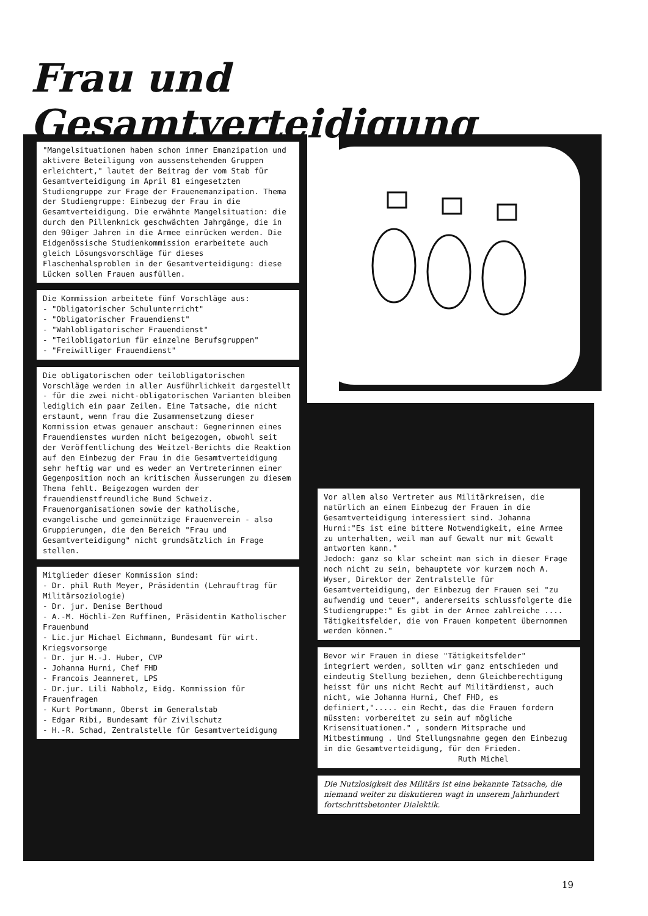Frau und Gesamtverteidigung
"Mangelsituationen haben schon immer Emanzipation und aktivere Beteiligung von aussenstehenden Gruppen erleichtert," lautet der Beitrag der vom Stab für Gesamtverteidigung im April 81 eingesetzten Studiengruppe zur Frage der Frauenemanzipation. Thema der Studiengruppe: Einbezug der Frau in die Gesamtverteidigung. Die erwähnte Mangelsituation: die durch den Pillenknick geschwächten Jahrgänge, die in den 90iger Jahren in die Armee einrücken werden. Die Eidgenössische Studienkommission erarbeitete auch gleich Lösungsvorschläge für dieses Flaschenhalsproblem in der Gesamtverteidigung: diese Lücken sollen Frauen ausfüllen.
Die Kommission arbeitete fünf Vorschläge aus:
- "Obligatorischer Schulunterricht"
- "Obligatorischer Frauendienst"
- "Wahlobligatorischer Frauendienst"
- "Teilobligatorium für einzelne Berufsgruppen"
- "Freiwilliger Frauendienst"
Die obligatorischen oder teilobligatorischen Vorschläge werden in aller Ausführlichkeit dargestellt - für die zwei nicht-obligatorischen Varianten bleiben lediglich ein paar Zeilen. Eine Tatsache, die nicht erstaunt, wenn frau die Zusammensetzung dieser Kommission etwas genauer anschaut: Gegnerinnen eines Frauendienstes wurden nicht beigezogen, obwohl seit der Veröffentlichung des Weitzel-Berichts die Reaktion auf den Einbezug der Frau in die Gesamtverteidigung sehr heftig war und es weder an Vertreterinnen einer Gegenposition noch an kritischen Äusserungen zu diesem Thema fehlt. Beigezogen wurden der frauendienstfreundliche Bund Schweiz. Frauenorganisationen sowie der katholische, evangelische und gemeinnützige Frauenverein - also Gruppierungen, die den Bereich "Frau und Gesamtverteidigung" nicht grundsätzlich in Frage stellen.
Mitglieder dieser Kommission sind:
- Dr. phil Ruth Meyer, Präsidentin (Lehrauftrag für Militärsoziologie)
- Dr. jur. Denise Berthoud
- A.-M. Höchli-Zen Ruffinen, Präsidentin Katholischer Frauenbund
- Lic.jur Michael Eichmann, Bundesamt für wirt. Kriegsvorsorge
- Dr. jur H.-J. Huber, CVP
- Johanna Hurni, Chef FHD
- Francois Jeanneret, LPS
- Dr.jur. Lili Nabholz, Eidg. Kommission für Frauenfragen
- Kurt Portmann, Oberst im Generalstab
- Edgar Ribi, Bundesamt für Zivilschutz
- H.-R. Schad, Zentralstelle für Gesamtverteidigung
Vor allem also Vertreter aus Militärkreisen, die natürlich an einem Einbezug der Frauen in die Gesamtverteidigung interessiert sind. Johanna Hurni:"Es ist eine bittere Notwendigkeit, eine Armee zu unterhalten, weil man auf Gewalt nur mit Gewalt antworten kann."
Jedoch: ganz so klar scheint man sich in dieser Frage noch nicht zu sein, behauptete vor kurzem noch A. Wyser, Direktor der Zentralstelle für Gesamtverteidigung, der Einbezug der Frauen sei "zu aufwendig und teuer", andererseits schlussfolgerte die Studiengruppe:" Es gibt in der Armee zahlreiche .... Tätigkeitsfelder, die von Frauen kompetent übernommen werden können."
Bevor wir Frauen in diese "Tätigkeitsfelder" integriert werden, sollten wir ganz entschieden und eindeutig Stellung beziehen, denn Gleichberechtigung heisst für uns nicht Recht auf Militärdienst, auch nicht, wie Johanna Hurni, Chef FHD, es definiert,"..... ein Recht, das die Frauen fordern müssten: vorbereitet zu sein auf mögliche Krisensituationen." , sondern Mitsprache und Mitbestimmung . Und Stellungsnahme gegen den Einbezug in die Gesamtverteidigung, für den Frieden.
Ruth Michel
Die Nutzlosigkeit des Militärs ist eine bekannte Tatsache, die niemand weiter zu diskutieren wagt in unserem Jahrhundert fortschrittsbetonter Dialektik.
19